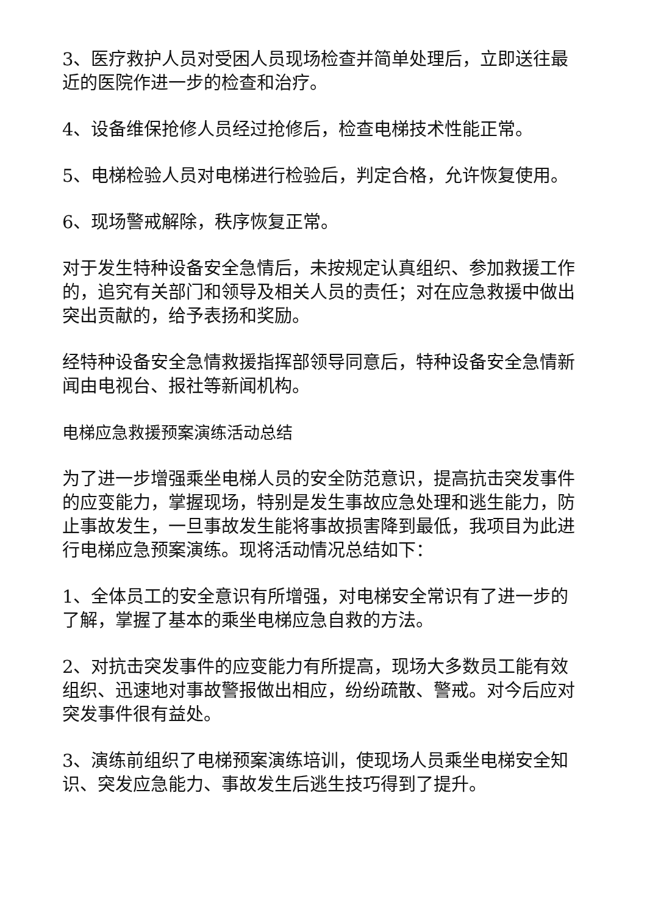3、医疗救护人员对受困人员现场检查并简单处理后，立即送往最近的医院作进一步的检查和治疗。
4、设备维保抢修人员经过抢修后，检查电梯技术性能正常。
5、电梯检验人员对电梯进行检验后，判定合格，允许恢复使用。
6、现场警戒解除，秩序恢复正常。
对于发生特种设备安全急情后，未按规定认真组织、参加救援工作的，追究有关部门和领导及相关人员的责任；对在应急救援中做出突出贡献的，给予表扬和奖励。
经特种设备安全急情救援指挥部领导同意后，特种设备安全急情新闻由电视台、报社等新闻机构。
电梯应急救援预案演练活动总结
为了进一步增强乘坐电梯人员的安全防范意识，提高抗击突发事件的应变能力，掌握现场，特别是发生事故应急处理和逃生能力，防止事故发生，一旦事故发生能将事故损害降到最低，我项目为此进行电梯应急预案演练。现将活动情况总结如下：
1、全体员工的安全意识有所增强，对电梯安全常识有了进一步的了解，掌握了基本的乘坐电梯应急自救的方法。
2、对抗击突发事件的应变能力有所提高，现场大多数员工能有效组织、迅速地对事故警报做出相应，纷纷疏散、警戒。对今后应对突发事件很有益处。
3、演练前组织了电梯预案演练培训，使现场人员乘坐电梯安全知识、突发应急能力、事故发生后逃生技巧得到了提升。